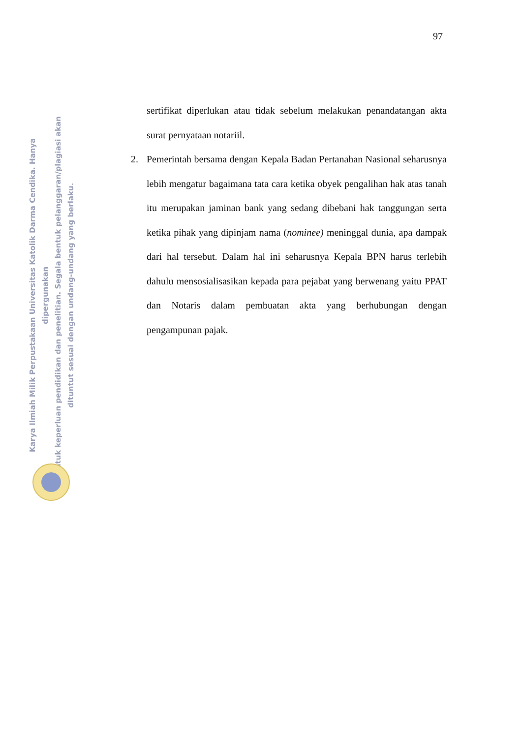97
Karya Ilmiah Milik Perpustakaan Universitas Katolik Darma Cendika. Hanya dipergunakan
untuk keperluan pendidikan dan penelitian. Segala bentuk pelanggaran/plagiasi akan
dituntut sesuai dengan undang-undang yang berlaku.
sertifikat diperlukan atau tidak sebelum melakukan penandatangan akta surat pernyataan notariil.
2. Pemerintah bersama dengan Kepala Badan Pertanahan Nasional seharusnya lebih mengatur bagaimana tata cara ketika obyek pengalihan hak atas tanah itu merupakan jaminan bank yang sedang dibebani hak tanggungan serta ketika pihak yang dipinjam nama (nominee) meninggal dunia, apa dampak dari hal tersebut. Dalam hal ini seharusnya Kepala BPN harus terlebih dahulu mensosialisasikan kepada para pejabat yang berwenang yaitu PPAT dan Notaris dalam pembuatan akta yang berhubungan dengan pengampunan pajak.